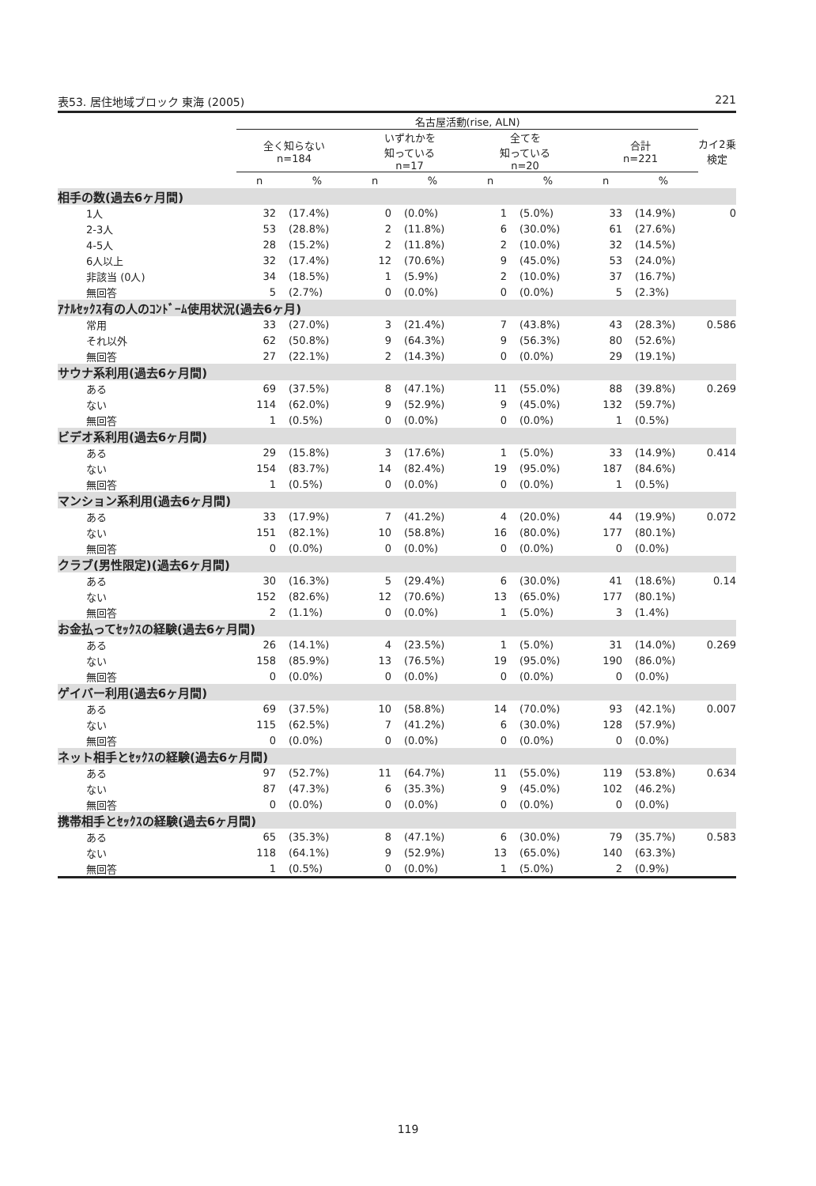表53. 居住地域ブロック 東海 (2005) 221
| | 名古屋活動(rise, ALN) | | | | | | | | カイ2乗 検定 |
| --- | --- | --- | --- | --- | --- | --- | --- | --- | --- |
| | 全く知らない n=184 | | いずれかを 知っている n=17 | | 全てを 知っている n=20 | | 合計 n=221 | | |
| | n | % | n | % | n | % | n | % | |
| 相手の数(過去6ヶ月間) | | | | | | | | | |
| 1人 | 32 | (17.4%) | 0 | (0.0%) | 1 | (5.0%) | 33 | (14.9%) | 0 |
| 2-3人 | 53 | (28.8%) | 2 | (11.8%) | 6 | (30.0%) | 61 | (27.6%) | |
| 4-5人 | 28 | (15.2%) | 2 | (11.8%) | 2 | (10.0%) | 32 | (14.5%) | |
| 6人以上 | 32 | (17.4%) | 12 | (70.6%) | 9 | (45.0%) | 53 | (24.0%) | |
| 非該当 (0人) | 34 | (18.5%) | 1 | (5.9%) | 2 | (10.0%) | 37 | (16.7%) | |
| 無回答 | 5 | (2.7%) | 0 | (0.0%) | 0 | (0.0%) | 5 | (2.3%) | |
| ｱﾅﾙｾｯｸｽ有の人のｺﾝﾄﾞｰﾑ使用状況(過去6ヶ月) | | | | | | | | | |
| 常用 | 33 | (27.0%) | 3 | (21.4%) | 7 | (43.8%) | 43 | (28.3%) | 0.586 |
| それ以外 | 62 | (50.8%) | 9 | (64.3%) | 9 | (56.3%) | 80 | (52.6%) | |
| 無回答 | 27 | (22.1%) | 2 | (14.3%) | 0 | (0.0%) | 29 | (19.1%) | |
| サウナ系利用(過去6ヶ月間) | | | | | | | | | |
| ある | 69 | (37.5%) | 8 | (47.1%) | 11 | (55.0%) | 88 | (39.8%) | 0.269 |
| ない | 114 | (62.0%) | 9 | (52.9%) | 9 | (45.0%) | 132 | (59.7%) | |
| 無回答 | 1 | (0.5%) | 0 | (0.0%) | 0 | (0.0%) | 1 | (0.5%) | |
| ビデオ系利用(過去6ヶ月間) | | | | | | | | | |
| ある | 29 | (15.8%) | 3 | (17.6%) | 1 | (5.0%) | 33 | (14.9%) | 0.414 |
| ない | 154 | (83.7%) | 14 | (82.4%) | 19 | (95.0%) | 187 | (84.6%) | |
| 無回答 | 1 | (0.5%) | 0 | (0.0%) | 0 | (0.0%) | 1 | (0.5%) | |
| マンション系利用(過去6ヶ月間) | | | | | | | | | |
| ある | 33 | (17.9%) | 7 | (41.2%) | 4 | (20.0%) | 44 | (19.9%) | 0.072 |
| ない | 151 | (82.1%) | 10 | (58.8%) | 16 | (80.0%) | 177 | (80.1%) | |
| 無回答 | 0 | (0.0%) | 0 | (0.0%) | 0 | (0.0%) | 0 | (0.0%) | |
| クラブ(男性限定)(過去6ヶ月間) | | | | | | | | | |
| ある | 30 | (16.3%) | 5 | (29.4%) | 6 | (30.0%) | 41 | (18.6%) | 0.14 |
| ない | 152 | (82.6%) | 12 | (70.6%) | 13 | (65.0%) | 177 | (80.1%) | |
| 無回答 | 2 | (1.1%) | 0 | (0.0%) | 1 | (5.0%) | 3 | (1.4%) | |
| お金払ってｾｯｸｽの経験(過去6ヶ月間) | | | | | | | | | |
| ある | 26 | (14.1%) | 4 | (23.5%) | 1 | (5.0%) | 31 | (14.0%) | 0.269 |
| ない | 158 | (85.9%) | 13 | (76.5%) | 19 | (95.0%) | 190 | (86.0%) | |
| 無回答 | 0 | (0.0%) | 0 | (0.0%) | 0 | (0.0%) | 0 | (0.0%) | |
| ゲイバー利用(過去6ヶ月間) | | | | | | | | | |
| ある | 69 | (37.5%) | 10 | (58.8%) | 14 | (70.0%) | 93 | (42.1%) | 0.007 |
| ない | 115 | (62.5%) | 7 | (41.2%) | 6 | (30.0%) | 128 | (57.9%) | |
| 無回答 | 0 | (0.0%) | 0 | (0.0%) | 0 | (0.0%) | 0 | (0.0%) | |
| ネット相手とｾｯｸｽの経験(過去6ヶ月間) | | | | | | | | | |
| ある | 97 | (52.7%) | 11 | (64.7%) | 11 | (55.0%) | 119 | (53.8%) | 0.634 |
| ない | 87 | (47.3%) | 6 | (35.3%) | 9 | (45.0%) | 102 | (46.2%) | |
| 無回答 | 0 | (0.0%) | 0 | (0.0%) | 0 | (0.0%) | 0 | (0.0%) | |
| 携帯相手とｾｯｸｽの経験(過去6ヶ月間) | | | | | | | | | |
| ある | 65 | (35.3%) | 8 | (47.1%) | 6 | (30.0%) | 79 | (35.7%) | 0.583 |
| ない | 118 | (64.1%) | 9 | (52.9%) | 13 | (65.0%) | 140 | (63.3%) | |
| 無回答 | 1 | (0.5%) | 0 | (0.0%) | 1 | (5.0%) | 2 | (0.9%) | |
119